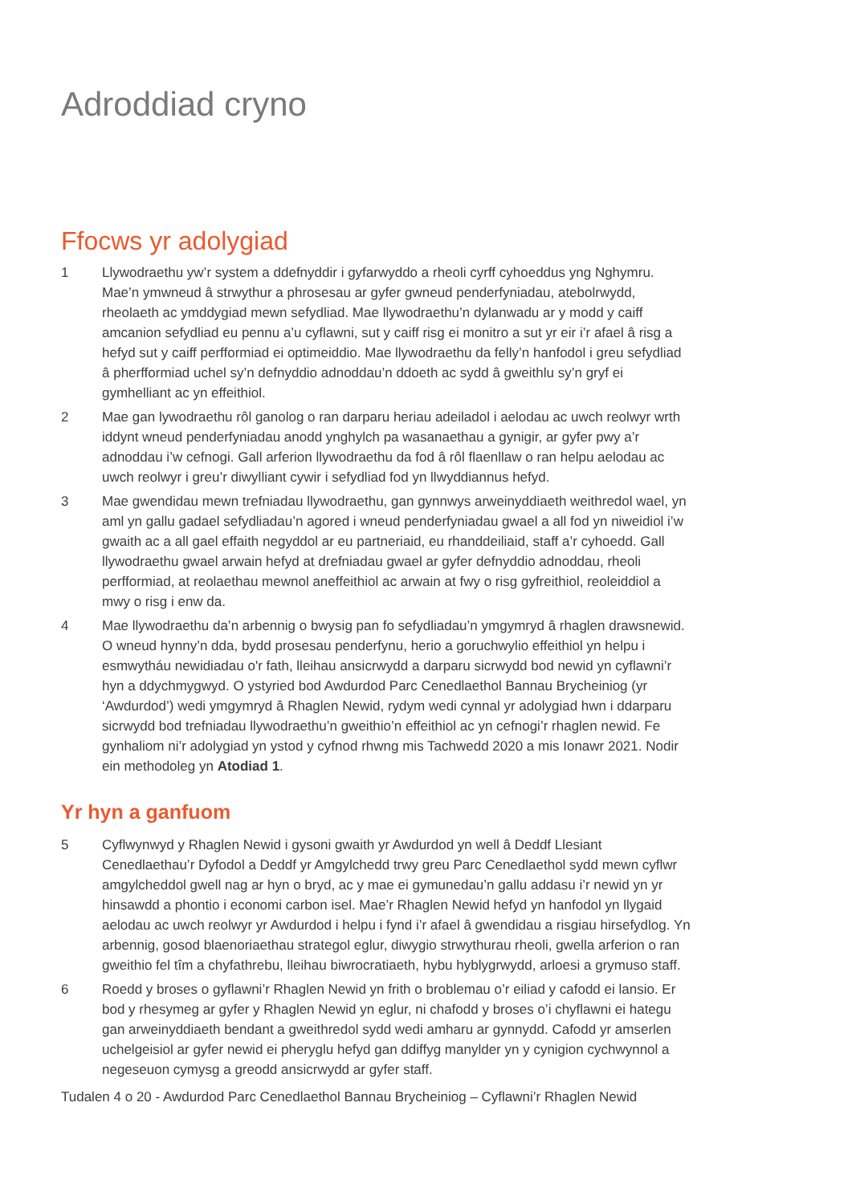Adroddiad cryno
Ffocws yr adolygiad
1 Llywodraethu yw’r system a ddefnyddir i gyfarwyddo a rheoli cyrff cyhoeddus yng Nghymru. Mae’n ymwneud â strwythur a phrosesau ar gyfer gwneud penderfyniadau, atebolrwydd, rheolaeth ac ymddygiad mewn sefydliad. Mae llywodraethu’n dylanwadu ar y modd y caiff amcanion sefydliad eu pennu a’u cyflawni, sut y caiff risg ei monitro a sut yr eir i’r afael â risg a hefyd sut y caiff perfformiad ei optimeiddio. Mae llywodraethu da felly’n hanfodol i greu sefydliad â pherfformiad uchel sy’n defnyddio adnoddau’n ddoeth ac sydd â gweithlu sy’n gryf ei gymhelliant ac yn effeithiol.
2 Mae gan lywodraethu rôl ganolog o ran darparu heriau adeiladol i aelodau ac uwch reolwyr wrth iddynt wneud penderfyniadau anodd ynghylch pa wasanaethau a gynigir, ar gyfer pwy a’r adnoddau i’w cefnogi. Gall arferion llywodraethu da fod â rôl flaenllaw o ran helpu aelodau ac uwch reolwyr i greu’r diwylliant cywir i sefydliad fod yn llwyddiannus hefyd.
3 Mae gwendidau mewn trefniadau llywodraethu, gan gynnwys arweinyddiaeth weithredol wael, yn aml yn gallu gadael sefydliadau’n agored i wneud penderfyniadau gwael a all fod yn niweidiol i’w gwaith ac a all gael effaith negyddol ar eu partneriaid, eu rhanddeiliaid, staff a’r cyhoedd. Gall llywodraethu gwael arwain hefyd at drefniadau gwael ar gyfer defnyddio adnoddau, rheoli perfformiad, at reolaethau mewnol aneffeithiol ac arwain at fwy o risg gyfreithiol, reoleiddiol a mwy o risg i enw da.
4 Mae llywodraethu da’n arbennig o bwysig pan fo sefydliadau’n ymgymryd â rhaglen drawsnewid. O wneud hynny’n dda, bydd prosesau penderfynu, herio a goruchwylio effeithiol yn helpu i esmwytháu newidiadau o'r fath, lleihau ansicrwydd a darparu sicrwydd bod newid yn cyflawni’r hyn a ddychmygwyd. O ystyried bod Awdurdod Parc Cenedlaethol Bannau Brycheiniog (yr ‘Awdurdod’) wedi ymgymryd â Rhaglen Newid, rydym wedi cynnal yr adolygiad hwn i ddarparu sicrwydd bod trefniadau llywodraethu’n gweithio’n effeithiol ac yn cefnogi’r rhaglen newid. Fe gynhaliom ni’r adolygiad yn ystod y cyfnod rhwng mis Tachwedd 2020 a mis Ionawr 2021. Nodir ein methodoleg yn Atodiad 1.
Yr hyn a ganfuom
5 Cyflwynwyd y Rhaglen Newid i gysoni gwaith yr Awdurdod yn well â Deddf Llesiant Cenedlaethau’r Dyfodol a Deddf yr Amgylchedd trwy greu Parc Cenedlaethol sydd mewn cyflwr amgylcheddol gwell nag ar hyn o bryd, ac y mae ei gymunedau’n gallu addasu i’r newid yn yr hinsawdd a phontio i economi carbon isel. Mae’r Rhaglen Newid hefyd yn hanfodol yn llygaid aelodau ac uwch reolwyr yr Awdurdod i helpu i fynd i’r afael â gwendidau a risgiau hirsefydlog. Yn arbennig, gosod blaenoriaethau strategol eglur, diwygio strwythurau rheoli, gwella arferion o ran gweithio fel tîm a chyfathrebu, lleihau biwrocratiaeth, hybu hyblygrwydd, arloesi a grymuso staff.
6 Roedd y broses o gyflawni’r Rhaglen Newid yn frith o broblemau o’r eiliad y cafodd ei lansio. Er bod y rhesymeg ar gyfer y Rhaglen Newid yn eglur, ni chafodd y broses o’i chyflawni ei hategu gan arweinyddiaeth bendant a gweithredol sydd wedi amharu ar gynnydd. Cafodd yr amserlen uchelgeisiol ar gyfer newid ei pheryglu hefyd gan ddiffyg manylder yn y cynigion cychwynnol a negeseuon cymysg a greodd ansicrwydd ar gyfer staff.
Tudalen 4 o 20 - Awdurdod Parc Cenedlaethol Bannau Brycheiniog – Cyflawni’r Rhaglen Newid